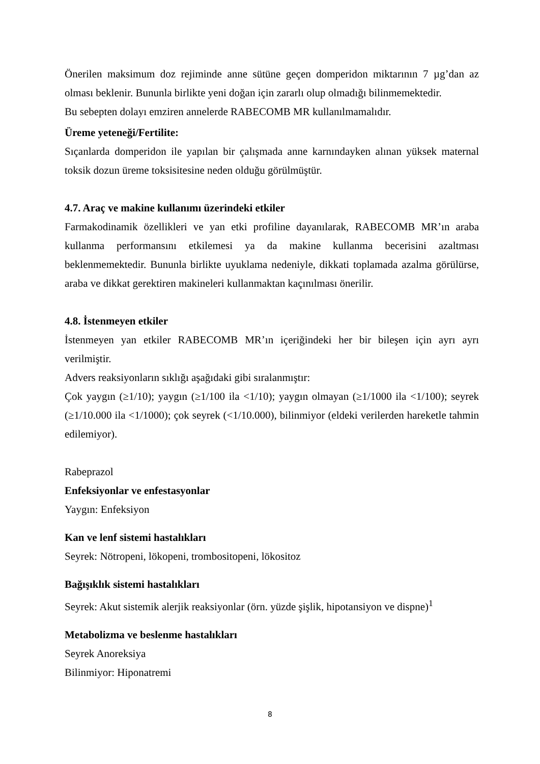Önerilen maksimum doz rejiminde anne sütüne geçen domperidon miktarının 7 µg’dan az olması beklenir. Bununla birlikte yeni doğan için zararlı olup olmadığı bilinmemektedir.
Bu sebepten dolayı emziren annelerde RABECOMB MR kullanılmamalıdır.
Üreme yeteneği/Fertilite:
Sıçanlarda domperidon ile yapılan bir çalışmada anne karnındayken alınan yüksek maternal toksik dozun üreme toksisitesine neden olduğu görülmüştür.
4.7. Araç ve makine kullanımı üzerindeki etkiler
Farmakodinamik özellikleri ve yan etki profiline dayanılarak, RABECOMB MR’ın araba kullanma performansını etkilemesi ya da makine kullanma becerisini azaltması beklenmemektedir. Bununla birlikte uyuklama nedeniyle, dikkati toplamada azalma görülürse, araba ve dikkat gerektiren makineleri kullanmaktan kaçınılması önerilir.
4.8. İstenmeyen etkiler
İstenmeyen yan etkiler RABECOMB MR’ın içeriğindeki her bir bileşen için ayrı ayrı verilmiştir.
Advers reaksiyonların sıklığı aşağıdaki gibi sıralanmıştır:
Çok yaygın (≥1/10); yaygın (≥1/100 ila <1/10); yaygın olmayan (≥1/1000 ila <1/100); seyrek (≥1/10.000 ila <1/1000); çok seyrek (<1/10.000), bilinmiyor (eldeki verilerden hareketle tahmin edilemiyor).
Rabeprazol
Enfeksiyonlar ve enfestasyonlar
Yaygın: Enfeksiyon
Kan ve lenf sistemi hastalıkları
Seyrek: Nötropeni, lökopeni, trombositopeni, lökositoz
Bağışıklık sistemi hastalıkları
Seyrek: Akut sistemik alerjik reaksiyonlar (örn. yüzde şişlik, hipotansiyon ve dispne)<sup>1</sup>
Metabolizma ve beslenme hastalıkları
Seyrek Anoreksiya
Bilinmiyor: Hiponatremi
8